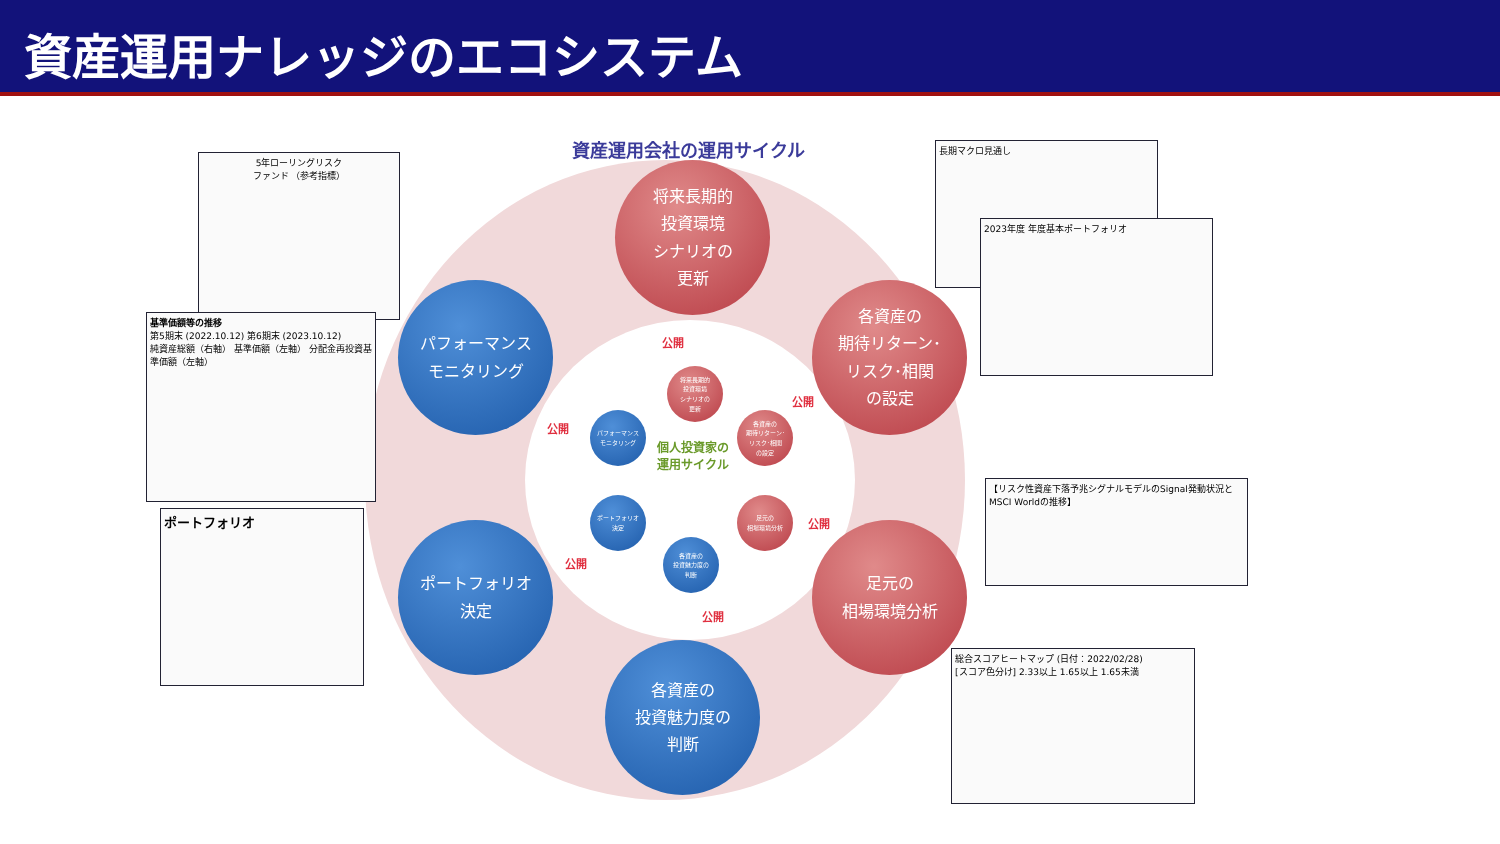資産運用ナレッジのエコシステム
資産運用会社の運用サイクル
将来長期的
投資環境
シナリオの
更新
各資産の
期待リターン･
リスク･相関
の設定
足元の
相場環境分析
各資産の
投資魅力度の
判断
ポートフォリオ
決定
パフォーマンス
モニタリング
将来長期的
投資環境
シナリオの
更新
各資産の
期待リターン･
リスク･相関
の設定
足元の
相場環境分析
各資産の
投資魅力度の
判断
ポートフォリオ
決定
パフォーマンス
モニタリング
個人投資家の
運用サイクル
公開
公開
公開
公開
公開
公開
5年ローリングリスク
ファンド （参考指標）
基準価額等の推移
第5期末 (2022.10.12) 第6期末 (2023.10.12)
純資産総額（右軸） 基準価額（左軸） 分配金再投資基準価額（左軸）
ポートフォリオ
長期マクロ見通し
2023年度 年度基本ポートフォリオ
【リスク性資産下落予兆シグナルモデルのSignal発動状況とMSCI Worldの推移】
総合スコアヒートマップ (日付：2022/02/28)
[スコア色分け] 2.33以上 1.65以上 1.65未満